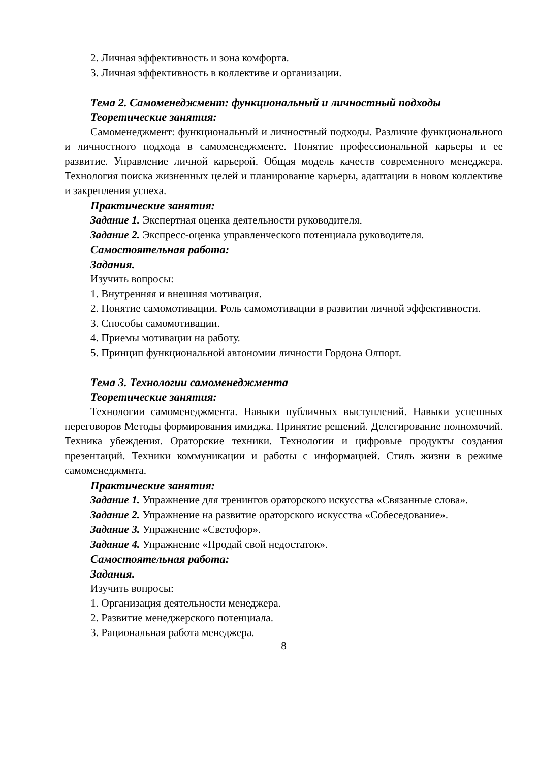2. Личная эффективность и зона комфорта.
3. Личная эффективность в коллективе и организации.
Тема 2. Самоменеджмент: функциональный и личностный подходы
Теоретические занятия:
Самоменеджмент: функциональный и личностный подходы. Различие функционального и личностного подхода в самоменеджменте. Понятие профессиональной карьеры и ее развитие. Управление личной карьерой. Общая модель качеств современного менеджера. Технология поиска жизненных целей и планирование карьеры, адаптации в новом коллективе и закрепления успеха.
Практические занятия:
Задание 1. Экспертная оценка деятельности руководителя.
Задание 2. Экспресс-оценка управленческого потенциала руководителя.
Самостоятельная работа:
Задания.
Изучить вопросы:
1. Внутренняя и внешняя мотивация.
2. Понятие самомотивации. Роль самомотивации в развитии личной эффективности.
3. Способы самомотивации.
4. Приемы мотивации на работу.
5. Принцип функциональной автономии личности Гордона Олпорт.
Тема 3. Технологии самоменеджмента
Теоретические занятия:
Технологии самоменеджмента. Навыки публичных выступлений. Навыки успешных переговоров Методы формирования имиджа. Принятие решений. Делегирование полномочий. Техника убеждения. Ораторские техники. Технологии и цифровые продукты создания презентаций. Техники коммуникации и работы с информацией. Стиль жизни в режиме самоменеджмнта.
Практические занятия:
Задание 1. Упражнение для тренингов ораторского искусства «Связанные слова».
Задание 2. Упражнение на развитие ораторского искусства «Собеседование».
Задание 3. Упражнение «Светофор».
Задание 4. Упражнение «Продай свой недостаток».
Самостоятельная работа:
Задания.
Изучить вопросы:
1. Организация деятельности менеджера.
2. Развитие менеджерского потенциала.
3. Рациональная работа менеджера.
8